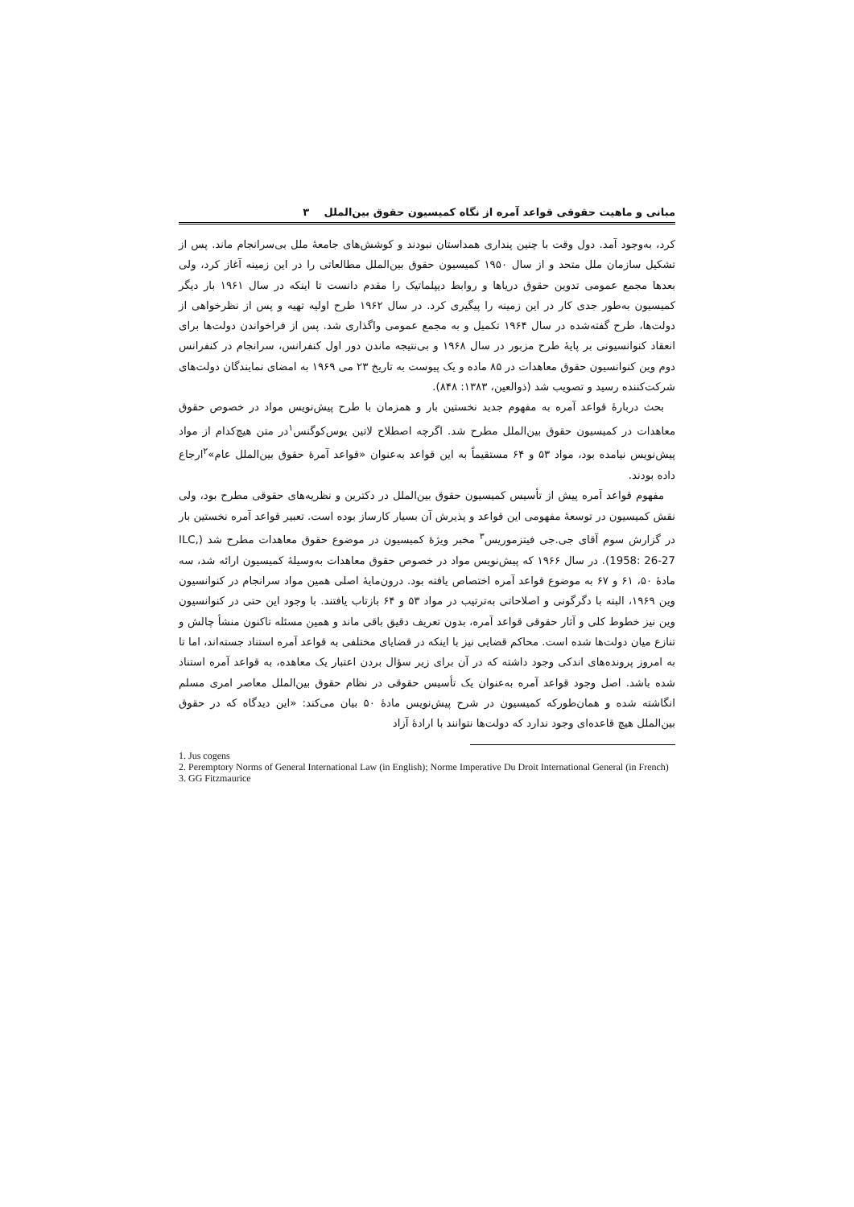مبانی و ماهیت حقوقی قواعد آمره از نگاه کمیسیون حقوق بین‌الملل ۳
کرد، به‌وجود آمد. دول وقت با چنین پنداری همداستان نبودند و کوشش‌های جامعهٔ ملل بی‌سرانجام ماند. پس از تشکیل سازمان ملل متحد و از سال ۱۹۵۰ کمیسیون حقوق بین‌الملل مطالعاتی را در این زمینه آغاز کرد، ولی بعدها مجمع عمومی تدوین حقوق دریاها و روابط دیپلماتیک را مقدم دانست تا اینکه در سال ۱۹۶۱ بار دیگر کمیسیون به‌طور جدی کار در این زمینه را پیگیری کرد. در سال ۱۹۶۲ طرح اولیه تهیه و پس از نظرخواهی از دولت‌ها، طرح گفته‌شده در سال ۱۹۶۴ تکمیل و به مجمع عمومی واگذاری شد. پس از فراخواندن دولت‌ها برای انعقاد کنوانسیونی بر پایهٔ طرح مزبور در سال ۱۹۶۸ و بی‌نتیجه ماندن دور اول کنفرانس، سرانجام در کنفرانس دوم وین کنوانسیون حقوق معاهدات در ۸۵ ماده و یک پیوست به تاریخ ۲۳ می ۱۹۶۹ به امضای نمایندگان دولت‌های شرکت‌کننده رسید و تصویب شد (ذوالعین، ۱۳۸۳: ۸۴۸).
بحث دربارهٔ قواعد آمره به مفهوم جدید نخستین بار و همزمان با طرح پیش‌نویس مواد در خصوص حقوق معاهدات در کمیسیون حقوق بین‌الملل مطرح شد. اگرچه اصطلاح لاتین یوس‌کوگنس<sup>۱</sup>در متن هیچ‌کدام از مواد پیش‌نویس نیامده بود، مواد ۵۳ و ۶۴ مستقیماً به این قواعد به‌عنوان «قواعد آمرهٔ حقوق بین‌الملل عام»<sup>۲</sup>ارجاع داده بودند.
مفهوم قواعد آمره پیش از تأسیس کمیسیون حقوق بین‌الملل در دکترین و نظریه‌های حقوقی مطرح بود، ولی نقش کمیسیون در توسعهٔ مفهومی این قواعد و پذیرش آن بسیار کارساز بوده است. تعبیر قواعد آمره نخستین بار در گزارش سوم آقای جی.جی فیتزموریس<sup>۳</sup> مخبر ویژهٔ کمیسیون در موضوع حقوق معاهدات مطرح شد (ILC, 1958: 26-27). در سال ۱۹۶۶ که پیش‌نویس مواد در خصوص حقوق معاهدات به‌وسیلهٔ کمیسیون ارائه شد، سه مادهٔ ۵۰، ۶۱ و ۶۷ به موضوع قواعد آمره اختصاص یافته بود. درون‌مایهٔ اصلی همین مواد سرانجام در کنوانسیون وین ۱۹۶۹، البته با دگرگونی و اصلاحاتی به‌ترتیب در مواد ۵۳ و ۶۴ بازتاب یافتند. با وجود این حتی در کنوانسیون وین نیز خطوط کلی و آثار حقوقی قواعد آمره، بدون تعریف دقیق باقی ماند و همین مسئله تاکنون منشأ چالش و تنازع میان دولت‌ها شده است. محاکم قضایی نیز با اینکه در قضایای مختلفی به قواعد آمره استناد جسته‌اند، اما تا به امروز پرونده‌های اندکی وجود داشته که در آن برای زیر سؤال بردن اعتبار یک معاهده، به قواعد آمره استناد شده باشد. اصل وجود قواعد آمره به‌عنوان یک تأسیس حقوقی در نظام حقوق بین‌الملل معاصر امری مسلم انگاشته شده و همان‌طورکه کمیسیون در شرح پیش‌نویس مادهٔ ۵۰ بیان می‌کند: «این دیدگاه که در حقوق بین‌الملل هیچ قاعده‌ای وجود ندارد که دولت‌ها نتوانند با ارادهٔ آزاد
1. Jus cogens
2. Peremptory Norms of General International Law (in English); Norme Imperative Du Droit International General (in French)
3. GG Fitzmaurice